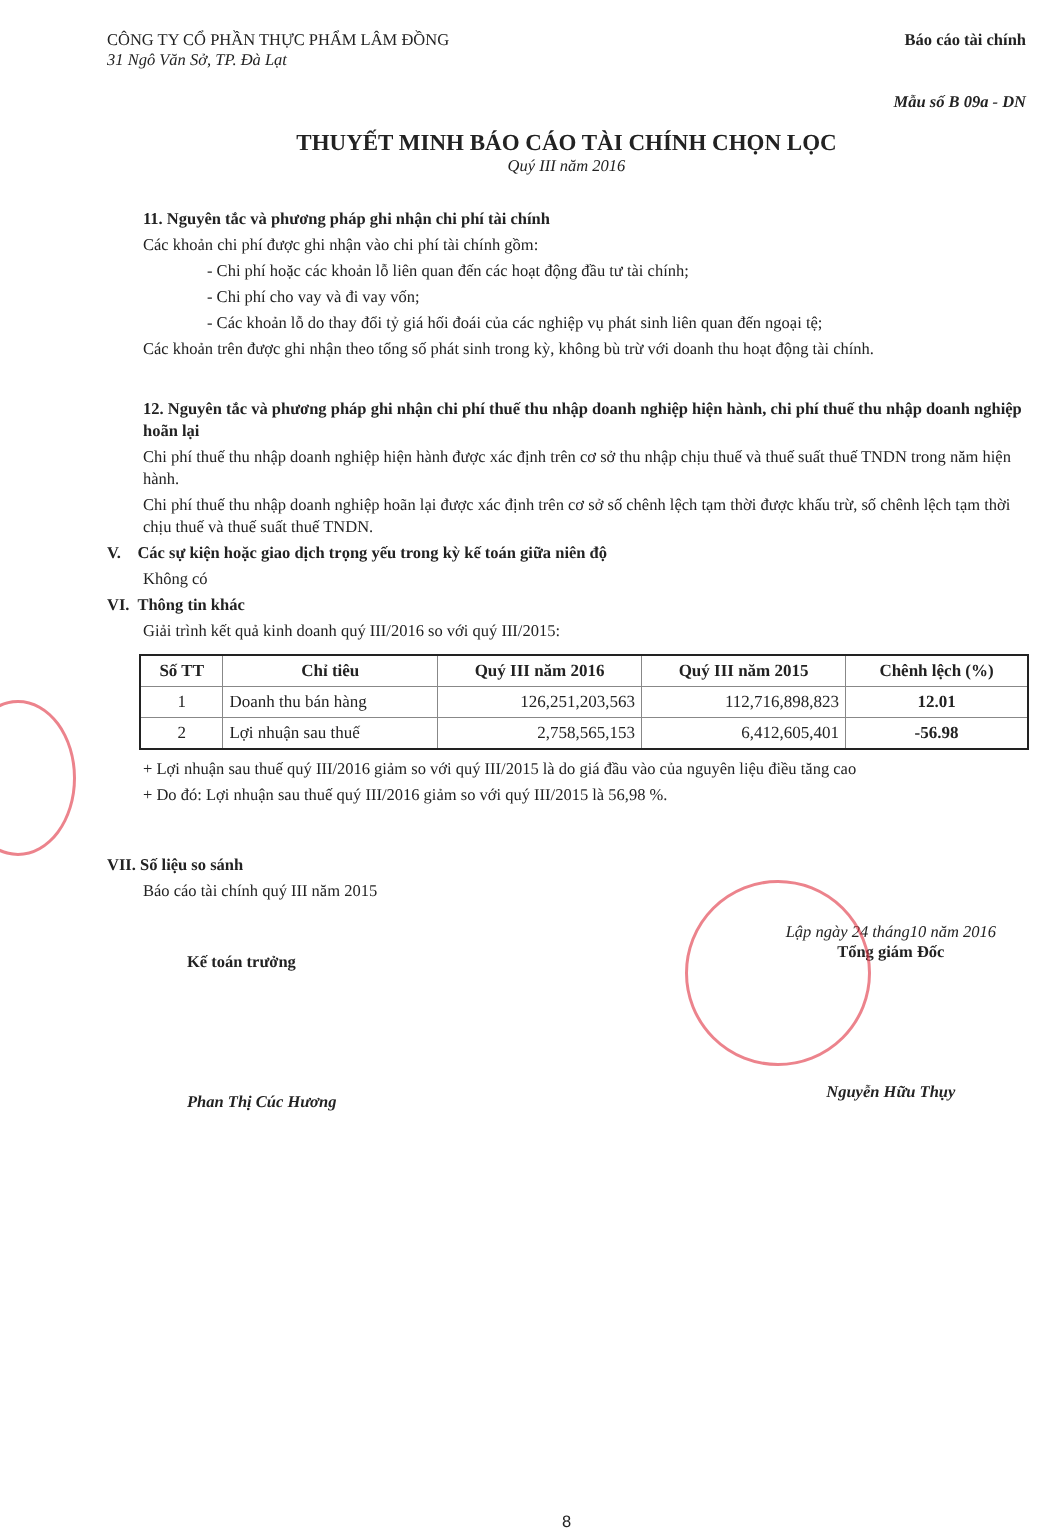CÔNG TY CỔ PHẦN THỰC PHẨM LÂM ĐỒNG
31 Ngô Văn Sở, TP. Đà Lạt
Báo cáo tài chính
Mẫu số B 09a - DN
THUYẾT MINH BÁO CÁO TÀI CHÍNH CHỌN LỌC
Quý III năm 2016
11. Nguyên tắc và phương pháp ghi nhận chi phí tài chính
Các khoản chi phí được ghi nhận vào chi phí tài chính gồm:
- Chi phí hoặc các khoản lỗ liên quan đến các hoạt động đầu tư tài chính;
- Chi phí cho vay và đi vay vốn;
- Các khoản lỗ do thay đổi tỷ giá hối đoái của các nghiệp vụ phát sinh liên quan đến ngoại tệ;
Các khoản trên được ghi nhận theo tổng số phát sinh trong kỳ, không bù trừ với doanh thu hoạt động tài chính.
12. Nguyên tắc và phương pháp ghi nhận chi phí thuế thu nhập doanh nghiệp hiện hành, chi phí thuế thu nhập doanh nghiệp hoãn lại
Chi phí thuế thu nhập doanh nghiệp hiện hành được xác định trên cơ sở thu nhập chịu thuế và thuế suất thuế TNDN trong năm hiện hành.
Chi phí thuế thu nhập doanh nghiệp hoãn lại được xác định trên cơ sở số chênh lệch tạm thời được khấu trừ, số chênh lệch tạm thời chịu thuế và thuế suất thuế TNDN.
V. Các sự kiện hoặc giao dịch trọng yếu trong kỳ kế toán giữa niên độ
Không có
VI. Thông tin khác
Giải trình kết quả kinh doanh quý III/2016 so với quý III/2015:
| Số TT | Chỉ tiêu | Quý III năm 2016 | Quý III năm 2015 | Chênh lệch (%) |
| --- | --- | --- | --- | --- |
| 1 | Doanh thu bán hàng | 126,251,203,563 | 112,716,898,823 | 12.01 |
| 2 | Lợi nhuận sau thuế | 2,758,565,153 | 6,412,605,401 | -56.98 |
+ Lợi nhuận sau thuế quý III/2016 giảm so với quý III/2015 là do giá đầu vào của nguyên liệu điều tăng cao
+ Do đó: Lợi nhuận sau thuế quý III/2016 giảm so với quý III/2015 là 56,98 %.
VII. Số liệu so sánh
Báo cáo tài chính quý III năm 2015
Kế toán trưởng
Phan Thị Cúc Hương
Lập ngày 24 tháng10 năm 2016
Tổng giám Đốc
Nguyễn Hữu Thụy
8